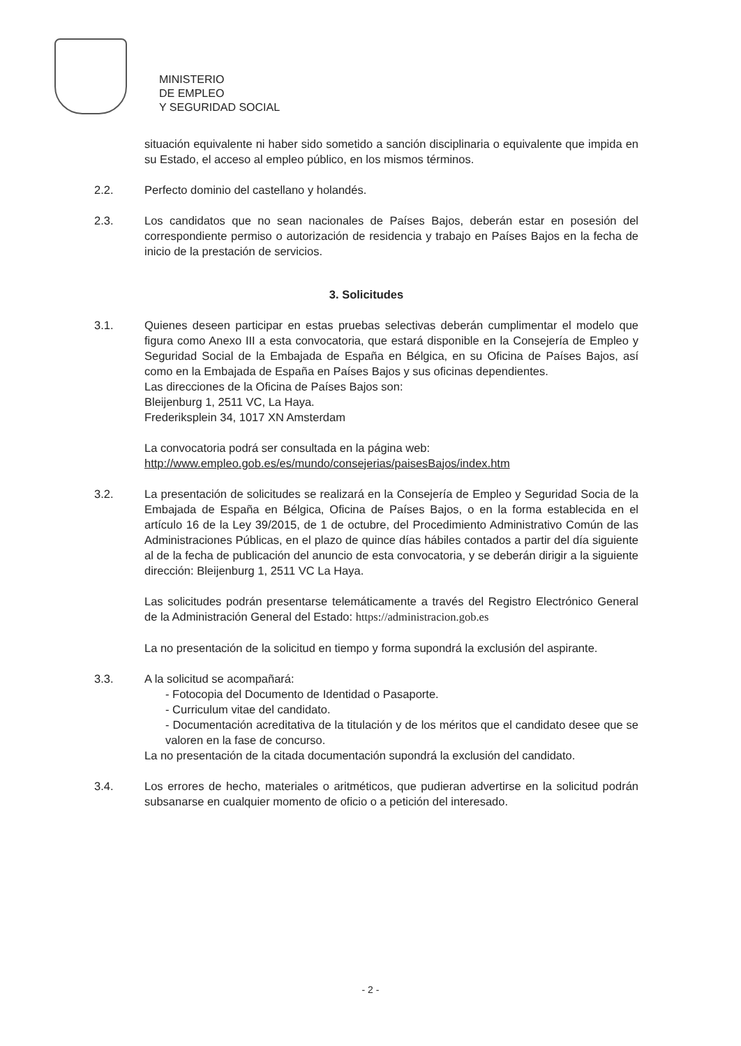MINISTERIO
DE EMPLEO
Y SEGURIDAD SOCIAL
situación equivalente ni haber sido sometido a sanción disciplinaria o equivalente que impida en su Estado, el acceso al empleo público, en los mismos términos.
2.2. Perfecto dominio del castellano y holandés.
2.3. Los candidatos que no sean nacionales de Países Bajos, deberán estar en posesión del correspondiente permiso o autorización de residencia y trabajo en Países Bajos en la fecha de inicio de la prestación de servicios.
3. Solicitudes
3.1. Quienes deseen participar en estas pruebas selectivas deberán cumplimentar el modelo que figura como Anexo III a esta convocatoria, que estará disponible en la Consejería de Empleo y Seguridad Social de la Embajada de España en Bélgica, en su Oficina de Países Bajos, así como en la Embajada de España en Países Bajos y sus oficinas dependientes.
Las direcciones de la Oficina de Países Bajos son:
Bleijenburg 1, 2511 VC, La Haya.
Frederiksplein 34, 1017 XN Amsterdam
La convocatoria podrá ser consultada en la página web:
http://www.empleo.gob.es/es/mundo/consejerias/paisesBajos/index.htm
3.2. La presentación de solicitudes se realizará en la Consejería de Empleo y Seguridad Socia de la Embajada de España en Bélgica, Oficina de Países Bajos, o en la forma establecida en el artículo 16 de la Ley 39/2015, de 1 de octubre, del Procedimiento Administrativo Común de las Administraciones Públicas, en el plazo de quince días hábiles contados a partir del día siguiente al de la fecha de publicación del anuncio de esta convocatoria, y se deberán dirigir a la siguiente dirección: Bleijenburg 1, 2511 VC La Haya.
Las solicitudes podrán presentarse telemáticamente a través del Registro Electrónico General de la Administración General del Estado: https://administracion.gob.es
La no presentación de la solicitud en tiempo y forma supondrá la exclusión del aspirante.
3.3. A la solicitud se acompañará:
- Fotocopia del Documento de Identidad o Pasaporte.
- Curriculum vitae del candidato.
- Documentación acreditativa de la titulación y de los méritos que el candidato desee que se valoren en la fase de concurso.
La no presentación de la citada documentación supondrá la exclusión del candidato.
3.4. Los errores de hecho, materiales o aritméticos, que pudieran advertirse en la solicitud podrán subsanarse en cualquier momento de oficio o a petición del interesado.
- 2 -